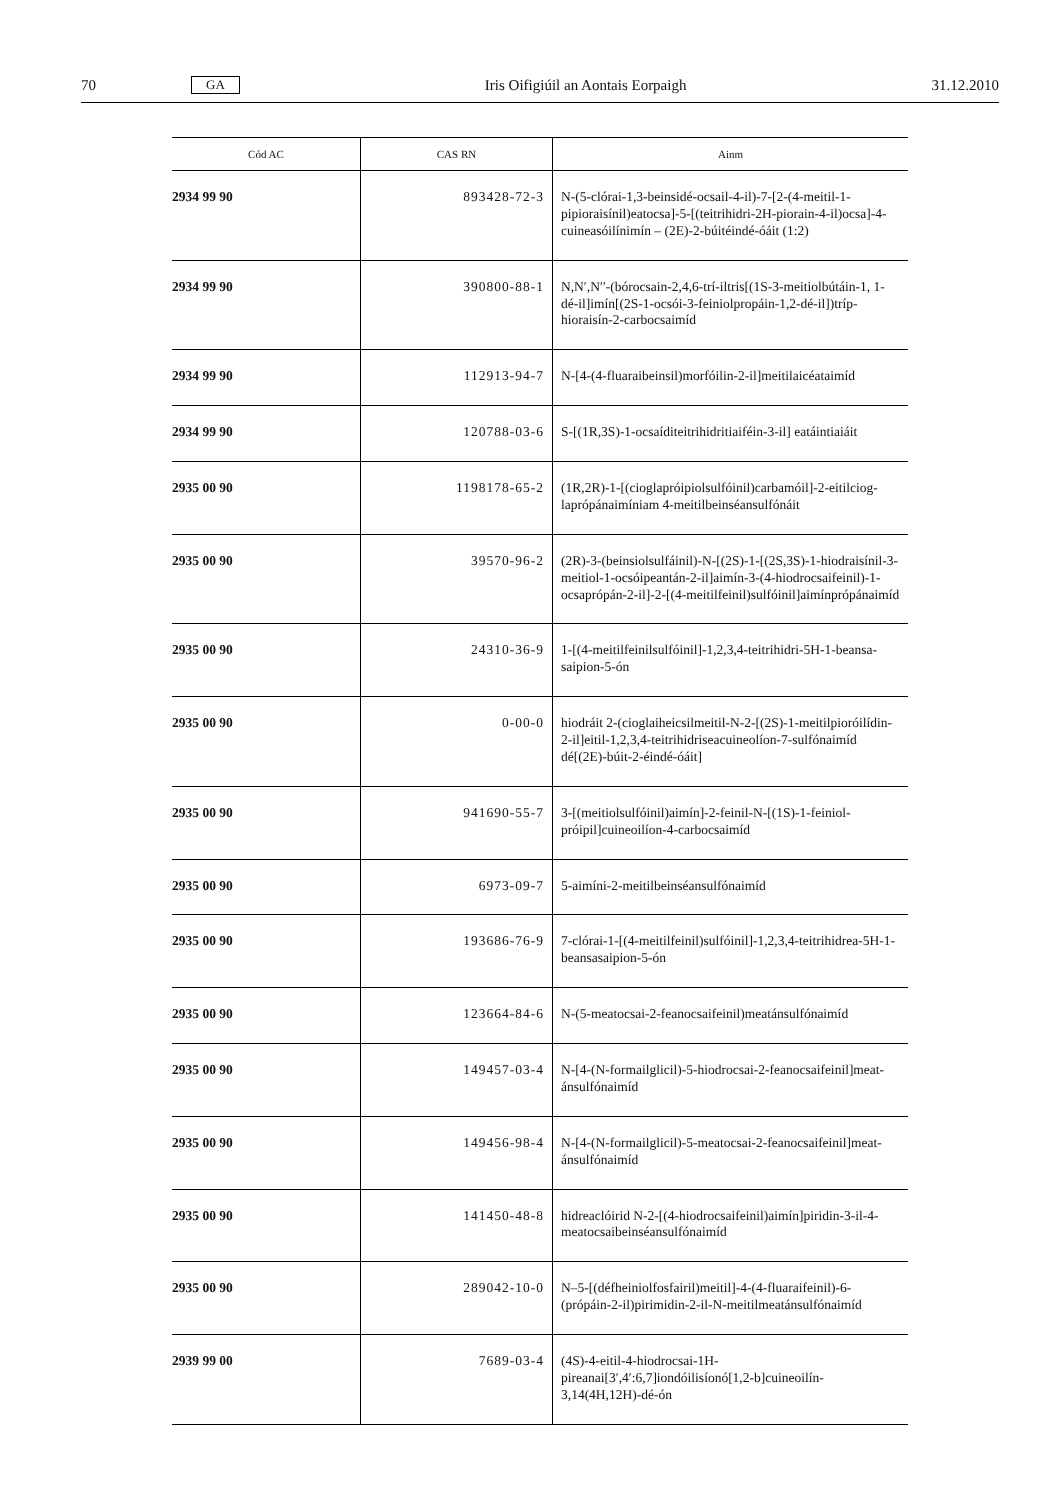70 GA Iris Oifigiúil an Aontais Eorpaigh 31.12.2010
| Cód AC | CAS RN | Ainm |
| --- | --- | --- |
| 2934 99 90 | 893428-72-3 | N-(5-clórai-1,3-beinsidé-ocsail-4-il)-7-[2-(4-meitil-1-pipioraisínil)eatocsa]-5-[(teitrihidri-2H-piorain-4-il)ocsa]-4-cuineasóilínimín – (2E)-2-búitéindé-óáit (1:2) |
| 2934 99 90 | 390800-88-1 | N,N′,N′′-(bórocsain-2,4,6-trí-iltris[(1S-3-meitiolbútáin-1, 1-dé-il]imín[(2S-1-ocsói-3-feiniolpropáin-1,2-dé-il])tríp­hioraisín-2-carbocsaimíd |
| 2934 99 90 | 112913-94-7 | N-[4-(4-fluaraibeinsil)morfóilin-2-il]meitilaicéataimíd |
| 2934 99 90 | 120788-03-6 | S-[(1R,3S)-1-ocsaíditeitrihidritiaiféin-3-il] eatáintiaiáit |
| 2935 00 90 | 1198178-65-2 | (1R,2R)-1-[(cioglapróipiolsulfóinil)carbamóil]-2-eitilciog­laprópánaimíniam 4-meitilbeinséansulfónáit |
| 2935 00 90 | 39570-96-2 | (2R)-3-(beinsiolsulfáinil)-N-[(2S)-1-[(2S,3S)-1-hiodraisínil-3-meitiol-1-ocsóipeantán-2-il]aimín-3-(4-hiodrocsai­feinil)-1-ocsaprópán-2-il]-2-[(4-meitil­feinil)sulfóinil]aimínprópánaimíd |
| 2935 00 90 | 24310-36-9 | 1-[(4-meitilfeinilsulfóinil]-1,2,3,4-teitrihidri-5H-1-beansa­saipion-5-ón |
| 2935 00 90 | 0-00-0 | hiodráit 2-(cioglaiheicsilmeitil-N-2-[(2S)-1-meitilpio­róilídin-2-il]eitil-1,2,3,4-teitrihidriseacuineolíon-7-sulfónaimíd dé[(2E)-búit-2-éindé-óáit] |
| 2935 00 90 | 941690-55-7 | 3-[(meitiolsulfóinil)aimín]-2-feinil-N-[(1S)-1-feiniol­próipil]cuineoilíon-4-carbocsaimíd |
| 2935 00 90 | 6973-09-7 | 5-aimíni-2-meitilbeinséansulfónaimíd |
| 2935 00 90 | 193686-76-9 | 7-clórai-1-[(4-meitilfeinil)sulfóinil]-1,2,3,4-teitrihidrea-5H-1-beansasaipion-5-ón |
| 2935 00 90 | 123664-84-6 | N-(5-meatocsai-2-feanocsaifeinil)meatánsulfónaimíd |
| 2935 00 90 | 149457-03-4 | N-[4-(N-formailglicil)-5-hiodrocsai-2-feanocsaifeinil]meat­ánsulfónaimíd |
| 2935 00 90 | 149456-98-4 | N-[4-(N-formailglicil)-5-meatocsai-2-feanocsaifeinil]meat­ánsulfónaimíd |
| 2935 00 90 | 141450-48-8 | hidreaclóirid N-2-[(4-hiodrocsaifeinil)aimín]piridin-3-il-4-meatocsaibeinséansulfónaimíd |
| 2935 00 90 | 289042-10-0 | N–5-[(défheiniolfosfairil)meitil]-4-(4-fluaraifeinil)-6-(própáin-2-il)pirimidin-2-il-N-meitilmeatánsulfónaimíd |
| 2939 99 00 | 7689-03-4 | (4S)-4-eitil-4-hiodrocsai-1H-pireanai[3′,4′:6,7]iondóilisíonó[1,2-b]cuineoilín-3,14(4H,12H)-dé-ón |